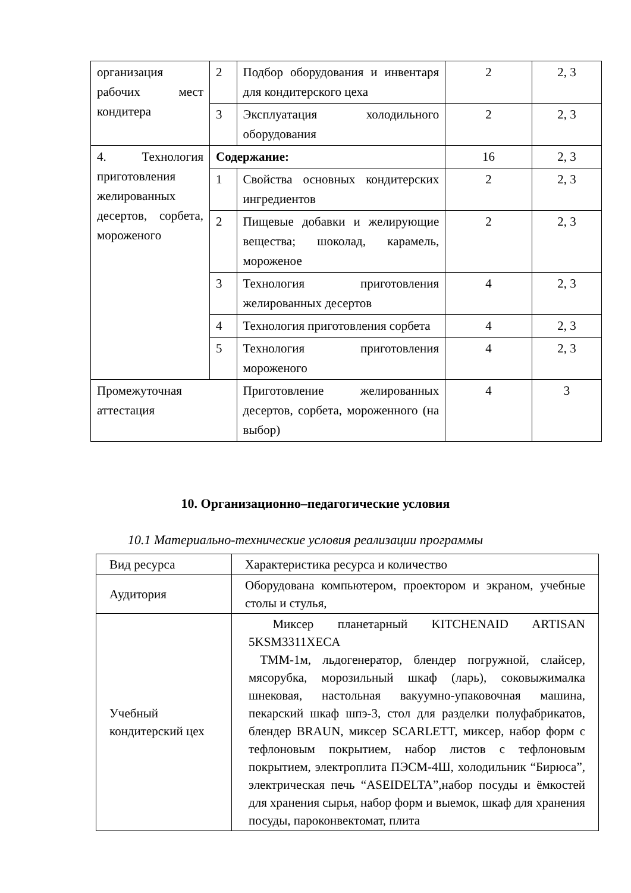| организация рабочих мест кондитера | 2 | Подбор оборудования и инвентаря для кондитерского цеха | 2 | 2, 3 |
| | 3 | Эксплуатация холодильного оборудования | 2 | 2, 3 |
| 4. Технология приготовления желированных десертов, сорбета, мороженого | Содержание: | | 16 | 2, 3 |
| | 1 | Свойства основных кондитерских ингредиентов | 2 | 2, 3 |
| | 2 | Пищевые добавки и желирующие вещества; шоколад, карамель, мороженое | 2 | 2, 3 |
| | 3 | Технология приготовления желированных десертов | 4 | 2, 3 |
| | 4 | Технология приготовления сорбета | 4 | 2, 3 |
| | 5 | Технология приготовления мороженого | 4 | 2, 3 |
| Промежуточная аттестация | | Приготовление желированных десертов, сорбета, мороженного (на выбор) | 4 | 3 |
10. Организационно–педагогические условия
10.1 Материально-технические условия реализации программы
| Вид ресурса | Характеристика ресурса и количество |
| Аудитория | Оборудована компьютером, проектором и экраном, учебные столы и стулья, |
| Учебный кондитерский цех | Миксер планетарный KITCHENAID ARTISAN 5KSM3311XECA ТММ-1м, льдогенератор, блендер погружной, слайсер, мясорубка, морозильный шкаф (ларь), соковыжималка шнековая, настольная вакуумно-упаковочная машина, пекарский шкаф шпэ-3, стол для разделки полуфабрикатов, блендер BRAUN, миксер SCARLETT, миксер, набор форм с тефлоновым покрытием, набор листов с тефлоновым покрытием, электроплита ПЭСМ-4Ш, холодильник “Бирюса”, электрическая печь “ASEIDELTA”,набор посуды и ёмкостей для хранения сырья, набор форм и выемок, шкаф для хранения посуды, пароконвектомат, плита |